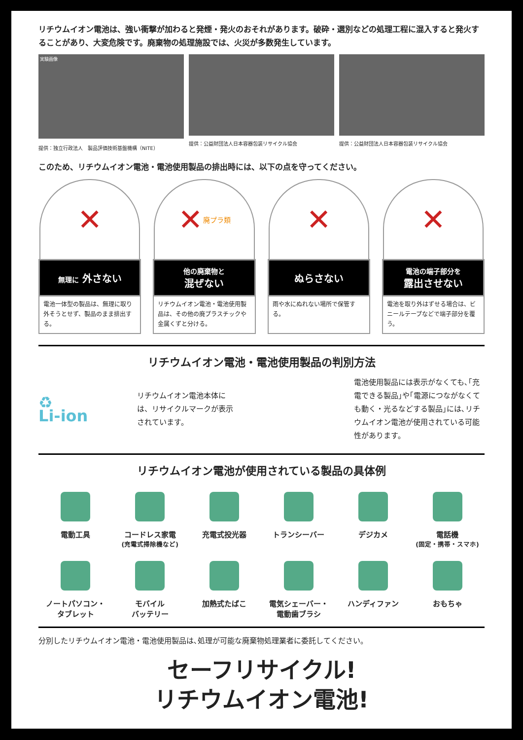リチウムイオン電池は、強い衝撃が加わると発煙・発火のおそれがあります。破砕・選別などの処理工程に混入すると発火することがあり、大変危険です。廃棄物の処理施設では、火災が多数発生しています。
実験画像
提供：独立行政法人　製品評価技術基盤機構（NITE）
提供：公益財団法人日本容器包装リサイクル協会
提供：公益財団法人日本容器包装リサイクル協会
このため、リチウムイオン電池・電池使用製品の排出時には、以下の点を守ってください。
✕
無理に 外さない
電池一体型の製品は、無理に取り外そうとせず、製品のまま排出する。
✕ 廃プラ類
他の廃棄物と
混ぜない
リチウムイオン電池・電池使用製品は、その他の廃プラスチックや金属くずと分ける。
✕
ぬらさない
雨や水にぬれない場所で保管する。
✕
電池の端子部分を
露出させない
電池を取り外はずせる場合は、ビニールテープなどで端子部分を覆う。
リチウムイオン電池・電池使用製品の判別方法
♻
Li-ion
リチウムイオン電池本体には、リサイクルマークが表示されています。
電池使用製品には表示がなくても､｢充電できる製品｣や｢電源につながなくても動く・光るなどする製品｣には､リチウムイオン電池が使用されている可能性があります。
リチウムイオン電池が使用されている製品の具体例
電動工具
コードレス家電
(充電式掃除機など)
充電式投光器
トランシーバー
デジカメ
電話機
(固定・携帯・スマホ)
ノートパソコン・
タブレット
モバイル
バッテリー
加熱式たばこ
電気シェーバー・
電動歯ブラシ
ハンディファン
おもちゃ
分別したリチウムイオン電池・電池使用製品は､処理が可能な廃棄物処理業者に委託してください。
セーフリサイクル!
リチウムイオン電池!